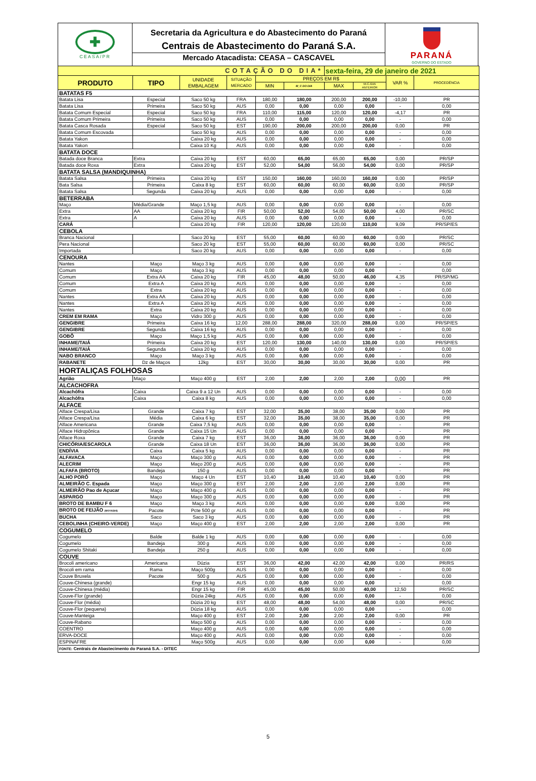✚
CEASA/PR
Secretaria da Agricultura e do Abastecimento do Paraná
Centrais de Abastecimento do Paraná S.A.
Mercado Atacadista: CEASA – CASCAVEL
PARANÁ
GOVERNO DO ESTADO
| COTAÇÃO DO DIA* | | | | | | sexta-feira, 29 de janeiro de 2021 | | | |
| PRODUTO | TIPO | UNIDADE EMBALAGEM | SITUAÇÃO MERCADO | PREÇOS EM R$ | | | | VAR % | PROCEDÊNCIA |
| | | | | MIN | M_C DO DIA | MAX | M.C./DIA ANTERIOR | | |
| BATATAS F5 | | | | | | | | | |
| Batata Lisa | Especial | Saco 50 kg | FRA | 180,00 | 180,00 | 200,00 | 200,00 | -10,00 | PR |
| Batata Lisa | Primeira | Saco 50 kg | AUS | 0,00 | 0,00 | 0,00 | 0,00 | - | 0,00 |
| Batata Comum Especial | Especial | Saco 50 kg | FRA | 110,00 | 115,00 | 120,00 | 120,00 | -4,17 | PR |
| Batata Comum Primeira | Primeira | Saco 50 kg | AUS | 0,00 | 0,00 | 0,00 | 0,00 | - | 0,00 |
| Batata Casca Rosada | Especial | Saco 50 kg | EST | 190,00 | 200,00 | 200,00 | 200,00 | 0,00 | PR |
| Batata Comum Escovada | | Saco 50 kg | AUS | 0,00 | 0,00 | 0,00 | 0,00 | - | 0,00 |
| Batata Yakon | | Caixa 20 kg | AUS | 0,00 | 0,00 | 0,00 | 0,00 | - | 0,00 |
| Batata Yakon | | Caixa 10 Kg | AUS | 0,00 | 0,00 | 0,00 | 0,00 | - | 0,00 |
| BATATA DOCE | | | | | | | | | |
| Batada doce Branca | Extra | Caixa 20 kg | EST | 60,00 | 65,00 | 65,00 | 65,00 | 0,00 | PR/SP |
| Batada doce Roxa | Extra | Caixa 20 kg | EST | 52,00 | 54,00 | 56,00 | 54,00 | 0,00 | PR/SP |
| BATATA SALSA (MANDIQUINHA) | | | | | | | | | |
| Batata Salsa | Primeira | Caixa 20 kg | EST | 150,00 | 160,00 | 160,00 | 160,00 | 0,00 | PR/SP |
| Bata Salsa | Primeira | Caixa 8 kg | EST | 60,00 | 60,00 | 60,00 | 60,00 | 0,00 | PR/SP |
| Batata Salsa | Segunda | Caixa 20 kg | AUS | 0,00 | 0,00 | 0,00 | 0,00 | - | 0,00 |
| BETERRABA | | | | | | | | | |
| Maço | Média/Grande | Maço 1,5 kg | AUS | 0,00 | 0,00 | 0,00 | 0,00 | - | 0,00 |
| Extra | AA | Caixa 20 kg | FIR | 50,00 | 52,00 | 54,00 | 50,00 | 4,00 | PR/SC |
| Extra | A | Caixa 20 kg | AUS | 0,00 | 0,00 | 0,00 | 0,00 | - | 0,00 |
| CARÁ | | Caixa 20 kg | FIR | 120,00 | 120,00 | 120,00 | 110,00 | 9,09 | PR/SP/ES |
| CEBOLA | | | | | | | | | |
| Branca Nacional | | Saco 20 kg | EST | 55,00 | 60,00 | 60,00 | 60,00 | 0,00 | PR/SC |
| Pera Nacional | | Saco 20 kg | EST | 55,00 | 60,00 | 60,00 | 60,00 | 0,00 | PR/SC |
| Importada | | Saco 20 kg | AUS | 0,00 | 0,00 | 0,00 | 0,00 | - | 0,00 |
| CENOURA | | | | | | | | | |
| Nantes | Maço | Maço 3 kg | AUS | 0,00 | 0,00 | 0,00 | 0,00 | - | 0,00 |
| Comum | Maço | Maço 3 kg | AUS | 0,00 | 0,00 | 0,00 | 0,00 | - | 0,00 |
| Comum | Extra AA | Caixa 20 kg | FIR | 45,00 | 48,00 | 50,00 | 46,00 | 4,35 | PR/SP/MG |
| Comum | Extra A | Caixa 20 kg | AUS | 0,00 | 0,00 | 0,00 | 0,00 | - | 0,00 |
| Comum | Extra | Caixa 20 kg | AUS | 0,00 | 0,00 | 0,00 | 0,00 | - | 0,00 |
| Nantes | Extra AA | Caixa 20 kg | AUS | 0,00 | 0,00 | 0,00 | 0,00 | - | 0,00 |
| Nantes | Extra A | Caixa 20 kg | AUS | 0,00 | 0,00 | 0,00 | 0,00 | - | 0,00 |
| Nantes | Extra | Caixa 20 kg | AUS | 0,00 | 0,00 | 0,00 | 0,00 | - | 0,00 |
| CREM EM RAMA | Maço | Vidro 300 g | AUS | 0,00 | 0,00 | 0,00 | 0,00 | - | 0,00 |
| GENGIBRE | Primeira | Caixa 16 kg | 12,00 | 288,00 | 288,00 | 320,00 | 288,00 | 0,00 | PR/SP/ES |
| GENGIBRE | Segunda | Caixa 16 kg | AUS | 0,00 | 0,00 | 0,00 | 0,00 | - | 0,00 |
| GOBÔ | Maço | Maço 1,5 kg | AUS | 0,00 | 0,00 | 0,00 | 0,00 | - | 0,00 |
| INHAME/TAIÁ | Primeira | Caixa 20 kg | EST | 120,00 | 130,00 | 140,00 | 130,00 | 0,00 | PR/SP/ES |
| INHAME/TAIÁ | Segunda | Caixa 20 kg | AUS | 0,00 | 0,00 | 0,00 | 0,00 | - | 0,00 |
| NABO BRANCO | Maço | Maço 3 kg | AUS | 0,00 | 0,00 | 0,00 | 0,00 | - | 0,00 |
| RABANETE | Dz de Maços | 12kg | EST | 30,00 | 30,00 | 30,00 | 30,00 | 0,00 | PR |
| HORTALIÇAS FOLHOSAS | | | | | | | | | |
| Agrião | Maço | Maço 400 g | EST | 2,00 | 2,00 | 2,00 | 2,00 | 0,00 | PR |
| ALCACHOFRA | | | | | | | | | |
| Alcachôfra | Caixa | Caixa 9 a 12 Un | AUS | 0,00 | 0,00 | 0,00 | 0,00 | - | 0,00 |
| Alcachôfra | Caixa | Caixa 8 kg | AUS | 0,00 | 0,00 | 0,00 | 0,00 | - | 0,00 |
| ALFACE | | | | | | | | | |
| Alface Crespa/Lisa | Grande | Caixa 7 kg | EST | 32,00 | 35,00 | 38,00 | 35,00 | 0,00 | PR |
| Alface Crespa/Lisa | Média | Caixa 6 kg | EST | 32,00 | 35,00 | 38,00 | 35,00 | 0,00 | PR |
| Alface Americana | Grande | Caixa 7,5 kg | AUS | 0,00 | 0,00 | 0,00 | 0,00 | - | PR |
| Alface Hidropônica | Grande | Caixa 15 Un | AUS | 0,00 | 0,00 | 0,00 | 0,00 | - | PR |
| Alface Roxa | Grande | Caixa 7 kg | EST | 36,00 | 36,00 | 36,00 | 36,00 | 0,00 | PR |
| CHICÓRIA/ESCAROLA | Grande | Caixa 18 Un | EST | 36,00 | 36,00 | 36,00 | 36,00 | 0,00 | PR |
| ENDÍVIA | Caixa | Caixa 5 kg | AUS | 0,00 | 0,00 | 0,00 | 0,00 | - | PR |
| ALFAVACA | Maço | Maço 300 g | AUS | 0,00 | 0,00 | 0,00 | 0,00 | - | PR |
| ALECRIM | Maço | Maço 200 g | AUS | 0,00 | 0,00 | 0,00 | 0,00 | - | PR |
| ALFAFA (BROTO) | Bandeja | 150 g | AUS | 0,00 | 0,00 | 0,00 | 0,00 | - | PR |
| ALHO PORÓ | Maço | Maço 4 Un | EST | 10,40 | 10,40 | 10,40 | 10,40 | 0,00 | PR |
| ALMEIRÃO C. Espada | Maço | Maço 300 g | EST | 2,00 | 2,00 | 2,00 | 2,00 | 0,00 | PR |
| ALMEIRÃO Pao de Açucar | Maço | Maço 400 g | AUS | 0,00 | 0,00 | 0,00 | 0,00 | - | PR |
| ASPARGO | Maço | Maço 300 g | AUS | 0,00 | 0,00 | 0,00 | 0,00 | - | PR |
| BROTO DE BAMBU F 6 | Maço | Maço 3 kg | AUS | 0,00 | 0,00 | 0,00 | 0,00 | 0,00 | PR |
| BROTO DE FEIJÃO (MOYASHI) | Pacote | Pcte 500 gr | AUS | 0,00 | 0,00 | 0,00 | 0,00 | - | PR |
| BUCHA | Saco | Saco 3 kg | AUS | 0,00 | 0,00 | 0,00 | 0,00 | - | PR |
| CEBOLINHA (CHEIRO-VERDE) | Maço | Maço 400 g | EST | 2,00 | 2,00 | 2,00 | 2,00 | 0,00 | PR |
| COGUMELO | | | | | | | | | |
| Cogumelo | Balde | Balde 1 kg | AUS | 0,00 | 0,00 | 0,00 | 0,00 | - | 0,00 |
| Cogumelo | Bandeja | 300 g | AUS | 0,00 | 0,00 | 0,00 | 0,00 | - | 0,00 |
| Cogumelo Shitaki | Bandeja | 250 g | AUS | 0,00 | 0,00 | 0,00 | 0,00 | - | 0,00 |
| COUVE | | | | | | | | | |
| Brocoli americano | Americana | Dúzia | EST | 36,00 | 42,00 | 42,00 | 42,00 | 0,00 | PR/RS |
| Brocoli em rama | Rama | Maço 500g | AUS | 0,00 | 0,00 | 0,00 | 0,00 | - | 0,00 |
| Couve Bruxela | Pacote | 500 g | AUS | 0,00 | 0,00 | 0,00 | 0,00 | - | 0,00 |
| Couve-Chinesa (grande) | | Engr 15 kg | AUS | 0,00 | 0,00 | 0,00 | 0,00 | - | 0,00 |
| Couve-Chinesa (média) | | Engr 15 kg | FIR | 45,00 | 45,00 | 50,00 | 40,00 | 12,50 | PR/SC |
| Couve-Flor (grande) | | Dúzia 24kg | AUS | 0,00 | 0,00 | 0,00 | 0,00 | - | 0,00 |
| Couve-Flor (média) | | Dúzia 20 kg | EST | 48,00 | 48,00 | 54,00 | 48,00 | 0,00 | PR/SC |
| Couve-Flor (pequena) | | Dúzia 18 kg | AUS | 0,00 | 0,00 | 0,00 | 0,00 | - | 0,00 |
| Couve-Manteiga | | Maço 400 g | EST | 2,00 | 2,00 | 2,00 | 2,00 | 0,00 | PR |
| Couve-Rabano | | Maço 500 g | AUS | 0,00 | 0,00 | 0,00 | 0,00 | - | 0,00 |
| COENTRO | | Maço 400 g | AUS | 0,00 | 0,00 | 0,00 | 0,00 | - | 0,00 |
| ERVA-DOCE | | Maço 400 g | AUS | 0,00 | 0,00 | 0,00 | 0,00 | - | 0,00 |
| ESPINAFRE | | Maço 500g | AUS | 0,00 | 0,00 | 0,00 | 0,00 | - | 0,00 |
| FONTE: Centrais de Abastecimento do Paraná S.A. - DITEC | | | | | | | | | |
5